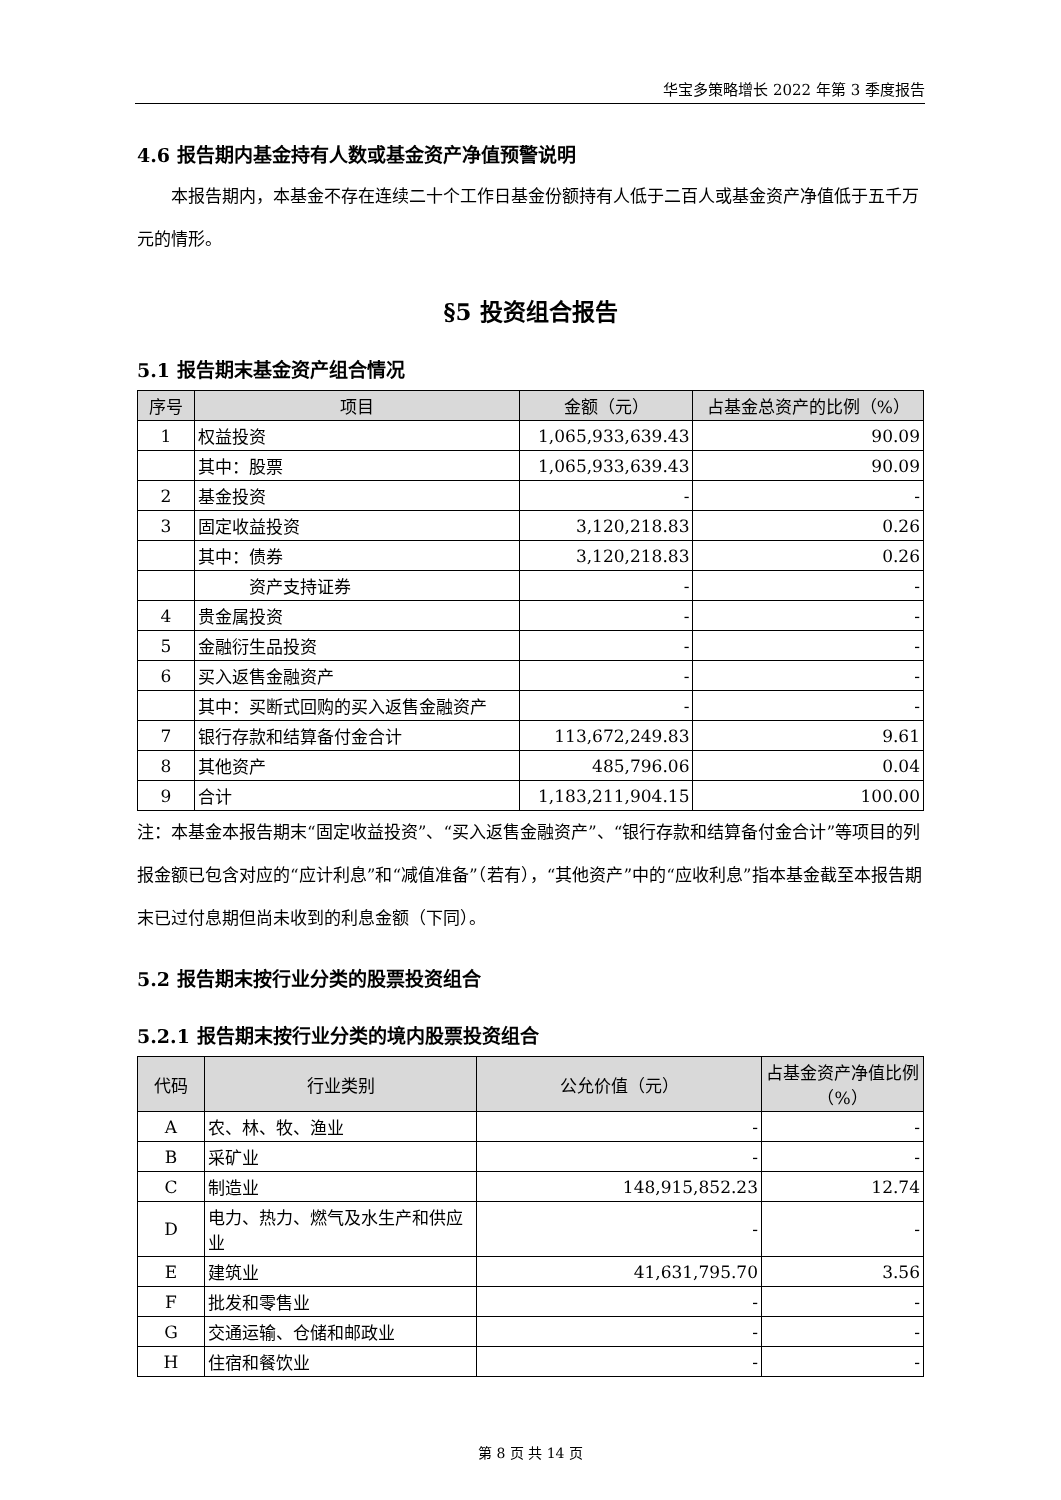华宝多策略增长 2022 年第 3 季度报告
4.6 报告期内基金持有人数或基金资产净值预警说明
  本报告期内，本基金不存在连续二十个工作日基金份额持有人低于二百人或基金资产净值低于五千万元的情形。
§5 投资组合报告
5.1 报告期末基金资产组合情况
| 序号 | 项目 | 金额（元） | 占基金总资产的比例（%） |
| --- | --- | --- | --- |
| 1 | 权益投资 | 1,065,933,639.43 | 90.09 |
| | 其中：股票 | 1,065,933,639.43 | 90.09 |
| 2 | 基金投资 | - | - |
| 3 | 固定收益投资 | 3,120,218.83 | 0.26 |
| | 其中：债券 | 3,120,218.83 | 0.26 |
| | 资产支持证券 | - | - |
| 4 | 贵金属投资 | - | - |
| 5 | 金融衍生品投资 | - | - |
| 6 | 买入返售金融资产 | - | - |
| | 其中：买断式回购的买入返售金融资产 | - | - |
| 7 | 银行存款和结算备付金合计 | 113,672,249.83 | 9.61 |
| 8 | 其他资产 | 485,796.06 | 0.04 |
| 9 | 合计 | 1,183,211,904.15 | 100.00 |
注：本基金本报告期末“固定收益投资”、“买入返售金融资产”、“银行存款和结算备付金合计”等项目的列报金额已包含对应的“应计利息”和“减值准备”（若有），“其他资产”中的“应收利息”指本基金截至本报告期末已过付息期但尚未收到的利息金额（下同）。
5.2 报告期末按行业分类的股票投资组合
5.2.1 报告期末按行业分类的境内股票投资组合
| 代码 | 行业类别 | 公允价值（元） | 占基金资产净值比例（%） |
| --- | --- | --- | --- |
| A | 农、林、牧、渔业 | - | - |
| B | 采矿业 | - | - |
| C | 制造业 | 148,915,852.23 | 12.74 |
| D | 电力、热力、燃气及水生产和供应业 | - | - |
| E | 建筑业 | 41,631,795.70 | 3.56 |
| F | 批发和零售业 | - | - |
| G | 交通运输、仓储和邮政业 | - | - |
| H | 住宿和餐饮业 | - | - |
第 8 页 共 14 页